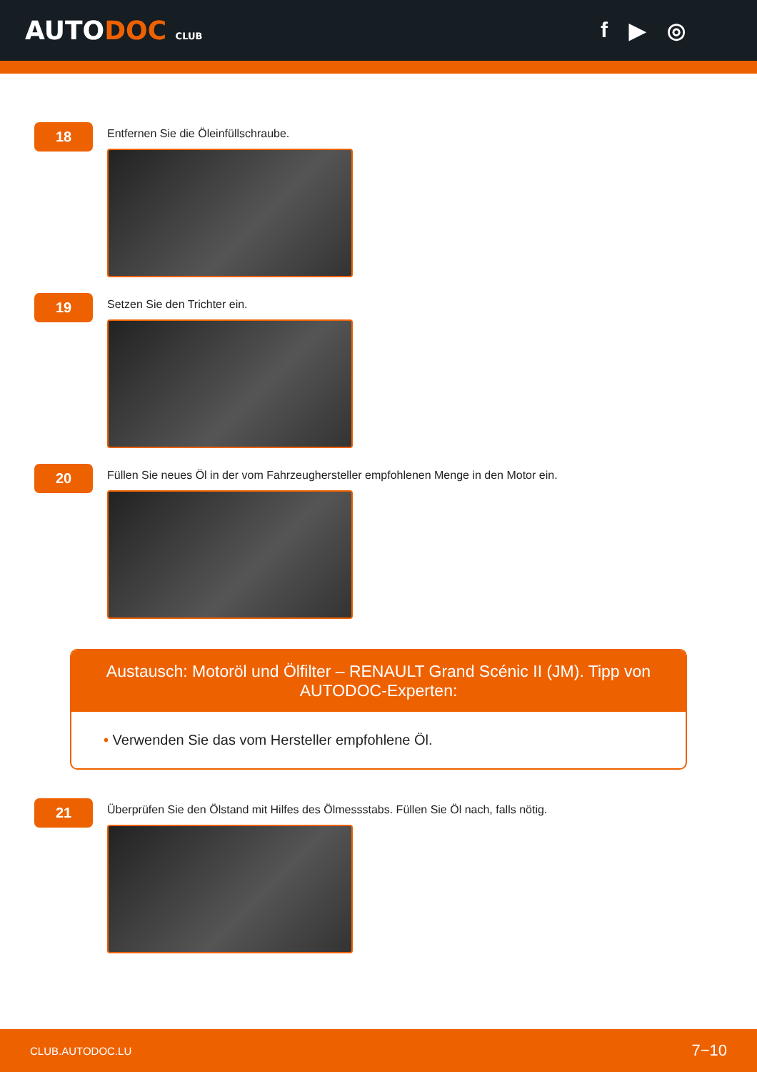AUTODOC CLUB
f ▶ ◎
18
Entfernen Sie die Öleinfüllschraube.
19
Setzen Sie den Trichter ein.
20
Füllen Sie neues Öl in der vom Fahrzeughersteller empfohlenen Menge in den Motor ein.
Austausch: Motoröl und Ölfilter – RENAULT Grand Scénic II (JM). Tipp von AUTODOC-Experten:
• Verwenden Sie das vom Hersteller empfohlene Öl.
21
Überprüfen Sie den Ölstand mit Hilfes des Ölmessstabs. Füllen Sie Öl nach, falls nötig.
CLUB.AUTODOC.LU 7−10